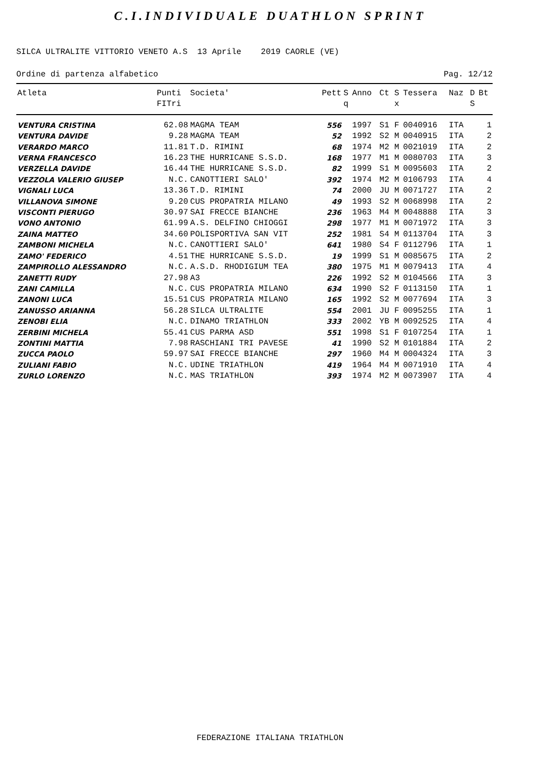C.I.INDIVIDUALE DUATHLON SPRINT
SILCA ULTRALITE VITTORIO VENETO A.S 13 Aprile 2019 CAORLE (VE)
Ordine di partenza alfabetico Pag. 12/12
| Atleta | Punti FITri | Societa' | Pett | S q | Anno | Ct | S x | Tessera | Naz | D S | Bt |
| --- | --- | --- | --- | --- | --- | --- | --- | --- | --- | --- | --- |
| VENTURA CRISTINA | 62.08 | MAGMA TEAM | 556 | | 1997 | S1 | F | 0040916 | ITA | | 1 |
| VENTURA DAVIDE | 9.28 | MAGMA TEAM | 52 | | 1992 | S2 | M | 0040915 | ITA | | 2 |
| VERARDO MARCO | 11.81 | T.D. RIMINI | 68 | | 1974 | M2 | M | 0021019 | ITA | | 2 |
| VERNA FRANCESCO | 16.23 | THE HURRICANE S.S.D. | 168 | | 1977 | M1 | M | 0080703 | ITA | | 3 |
| VERZELLA DAVIDE | 16.44 | THE HURRICANE S.S.D. | 82 | | 1999 | S1 | M | 0095603 | ITA | | 2 |
| VEZZOLA VALERIO GIUSEP | N.C. | CANOTTIERI SALO' | 392 | | 1974 | M2 | M | 0106793 | ITA | | 4 |
| VIGNALI LUCA | 13.36 | T.D. RIMINI | 74 | | 2000 | JU | M | 0071727 | ITA | | 2 |
| VILLANOVA SIMONE | 9.20 | CUS PROPATRIA MILANO | 49 | | 1993 | S2 | M | 0068998 | ITA | | 2 |
| VISCONTI PIERUGO | 30.97 | SAI FRECCE BIANCHE | 236 | | 1963 | M4 | M | 0048888 | ITA | | 3 |
| VONO ANTONIO | 61.99 | A.S. DELFINO CHIOGGI | 298 | | 1977 | M1 | M | 0071972 | ITA | | 3 |
| ZAINA MATTEO | 34.60 | POLISPORTIVA SAN VIT | 252 | | 1981 | S4 | M | 0113704 | ITA | | 3 |
| ZAMBONI MICHELA | N.C. | CANOTTIERI SALO' | 641 | | 1980 | S4 | F | 0112796 | ITA | | 1 |
| ZAMO' FEDERICO | 4.51 | THE HURRICANE S.S.D. | 19 | | 1999 | S1 | M | 0085675 | ITA | | 2 |
| ZAMPIROLLO ALESSANDRO | N.C. | A.S.D. RHODIGIUM TEA | 380 | | 1975 | M1 | M | 0079413 | ITA | | 4 |
| ZANETTI RUDY | 27.98 | A3 | 226 | | 1992 | S2 | M | 0104566 | ITA | | 3 |
| ZANI CAMILLA | N.C. | CUS PROPATRIA MILANO | 634 | | 1990 | S2 | F | 0113150 | ITA | | 1 |
| ZANONI LUCA | 15.51 | CUS PROPATRIA MILANO | 165 | | 1992 | S2 | M | 0077694 | ITA | | 3 |
| ZANUSSO ARIANNA | 56.28 | SILCA ULTRALITE | 554 | | 2001 | JU | F | 0095255 | ITA | | 1 |
| ZENOBI ELIA | N.C. | DINAMO TRIATHLON | 333 | | 2002 | YB | M | 0092525 | ITA | | 4 |
| ZERBINI MICHELA | 55.41 | CUS PARMA ASD | 551 | | 1998 | S1 | F | 0107254 | ITA | | 1 |
| ZONTINI MATTIA | 7.98 | RASCHIANI TRI PAVESE | 41 | | 1990 | S2 | M | 0101884 | ITA | | 2 |
| ZUCCA PAOLO | 59.97 | SAI FRECCE BIANCHE | 297 | | 1960 | M4 | M | 0004324 | ITA | | 3 |
| ZULIANI FABIO | N.C. | UDINE TRIATHLON | 419 | | 1964 | M4 | M | 0071910 | ITA | | 4 |
| ZURLO LORENZO | N.C. | MAS TRIATHLON | 393 | | 1974 | M2 | M | 0073907 | ITA | | 4 |
FEDERAZIONE ITALIANA TRIATHLON